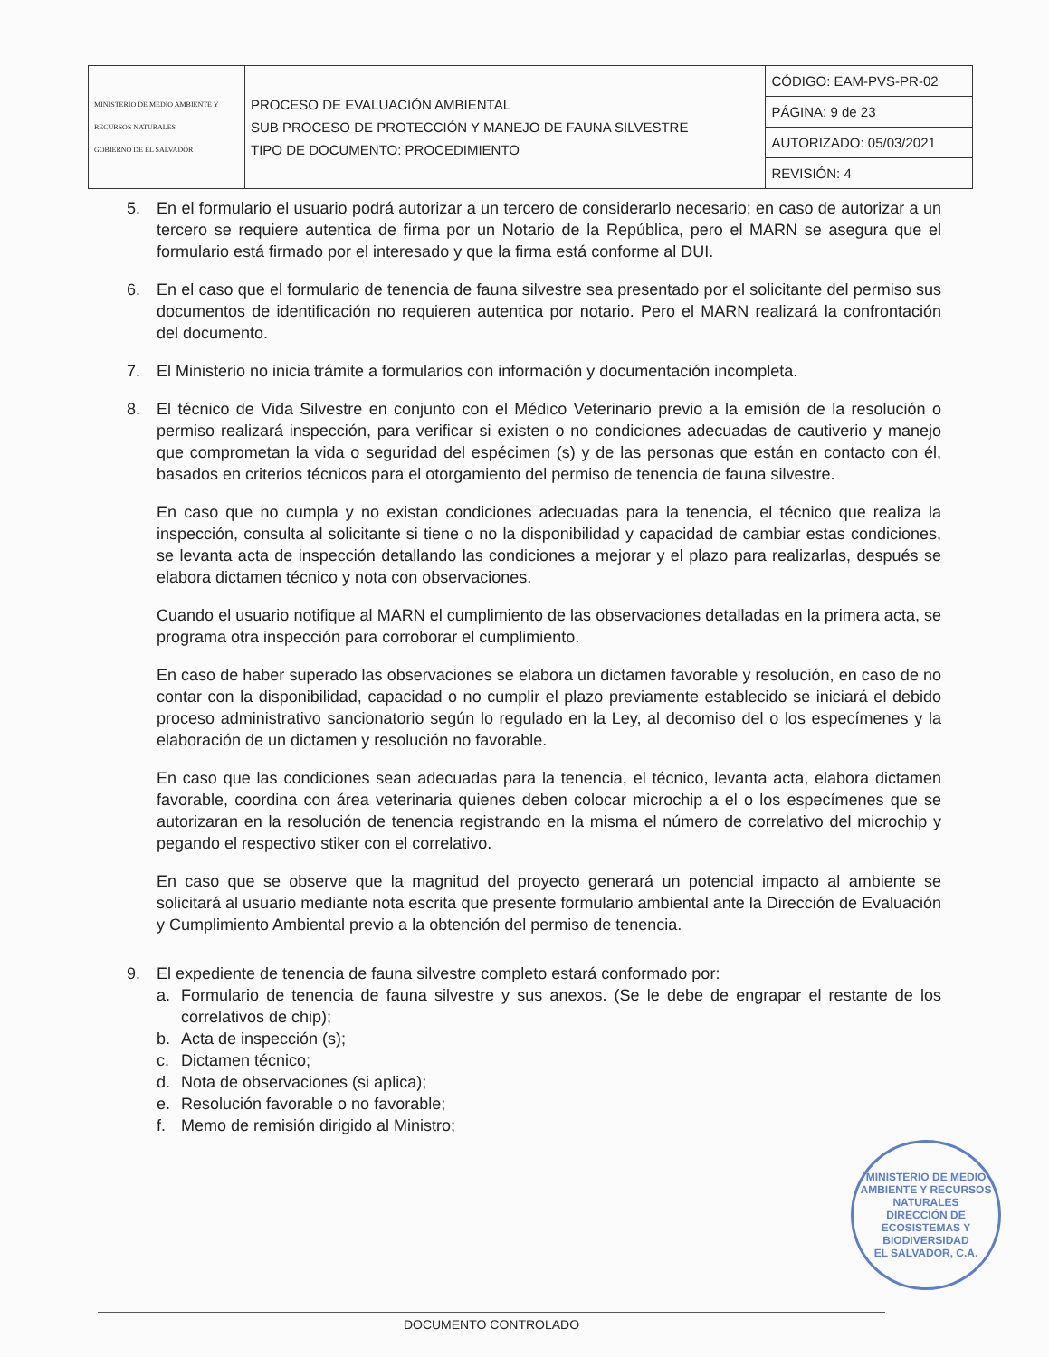| MINISTERIO DE MEDIO AMBIENTE Y RECURSOS NATURALES GOBIERNO DE EL SALVADOR | PROCESO DE EVALUACIÓN AMBIENTAL SUB PROCESO DE PROTECCIÓN Y MANEJO DE FAUNA SILVESTRE TIPO DE DOCUMENTO: PROCEDIMIENTO | CÓDIGO: EAM-PVS-PR-02 |
| | | PÁGINA: 9 de 23 |
| | | AUTORIZADO: 05/03/2021 |
| | | REVISIÓN: 4 |
5. En el formulario el usuario podrá autorizar a un tercero de considerarlo necesario; en caso de autorizar a un tercero se requiere autentica de firma por un Notario de la República, pero el MARN se asegura que el formulario está firmado por el interesado y que la firma está conforme al DUI.
6. En el caso que el formulario de tenencia de fauna silvestre sea presentado por el solicitante del permiso sus documentos de identificación no requieren autentica por notario. Pero el MARN realizará la confrontación del documento.
7. El Ministerio no inicia trámite a formularios con información y documentación incompleta.
8. El técnico de Vida Silvestre en conjunto con el Médico Veterinario previo a la emisión de la resolución o permiso realizará inspección, para verificar si existen o no condiciones adecuadas de cautiverio y manejo que comprometan la vida o seguridad del espécimen (s) y de las personas que están en contacto con él, basados en criterios técnicos para el otorgamiento del permiso de tenencia de fauna silvestre.
En caso que no cumpla y no existan condiciones adecuadas para la tenencia, el técnico que realiza la inspección, consulta al solicitante si tiene o no la disponibilidad y capacidad de cambiar estas condiciones, se levanta acta de inspección detallando las condiciones a mejorar y el plazo para realizarlas, después se elabora dictamen técnico y nota con observaciones.
Cuando el usuario notifique al MARN el cumplimiento de las observaciones detalladas en la primera acta, se programa otra inspección para corroborar el cumplimiento.
En caso de haber superado las observaciones se elabora un dictamen favorable y resolución, en caso de no contar con la disponibilidad, capacidad o no cumplir el plazo previamente establecido se iniciará el debido proceso administrativo sancionatorio según lo regulado en la Ley, al decomiso del o los especímenes y la elaboración de un dictamen y resolución no favorable.
En caso que las condiciones sean adecuadas para la tenencia, el técnico, levanta acta, elabora dictamen favorable, coordina con área veterinaria quienes deben colocar microchip a el o los especímenes que se autorizaran en la resolución de tenencia registrando en la misma el número de correlativo del microchip y pegando el respectivo stiker con el correlativo.
En caso que se observe que la magnitud del proyecto generará un potencial impacto al ambiente se solicitará al usuario mediante nota escrita que presente formulario ambiental ante la Dirección de Evaluación y Cumplimiento Ambiental previo a la obtención del permiso de tenencia.
9. El expediente de tenencia de fauna silvestre completo estará conformado por:
a. Formulario de tenencia de fauna silvestre y sus anexos. (Se le debe de engrapar el restante de los correlativos de chip);
b. Acta de inspección (s);
c. Dictamen técnico;
d. Nota de observaciones (si aplica);
e. Resolución favorable o no favorable;
f. Memo de remisión dirigido al Ministro;
MINISTERIO DE MEDIO AMBIENTE Y RECURSOS NATURALES
DIRECCIÓN DE ECOSISTEMAS Y BIODIVERSIDAD
EL SALVADOR, C.A.
DOCUMENTO CONTROLADO